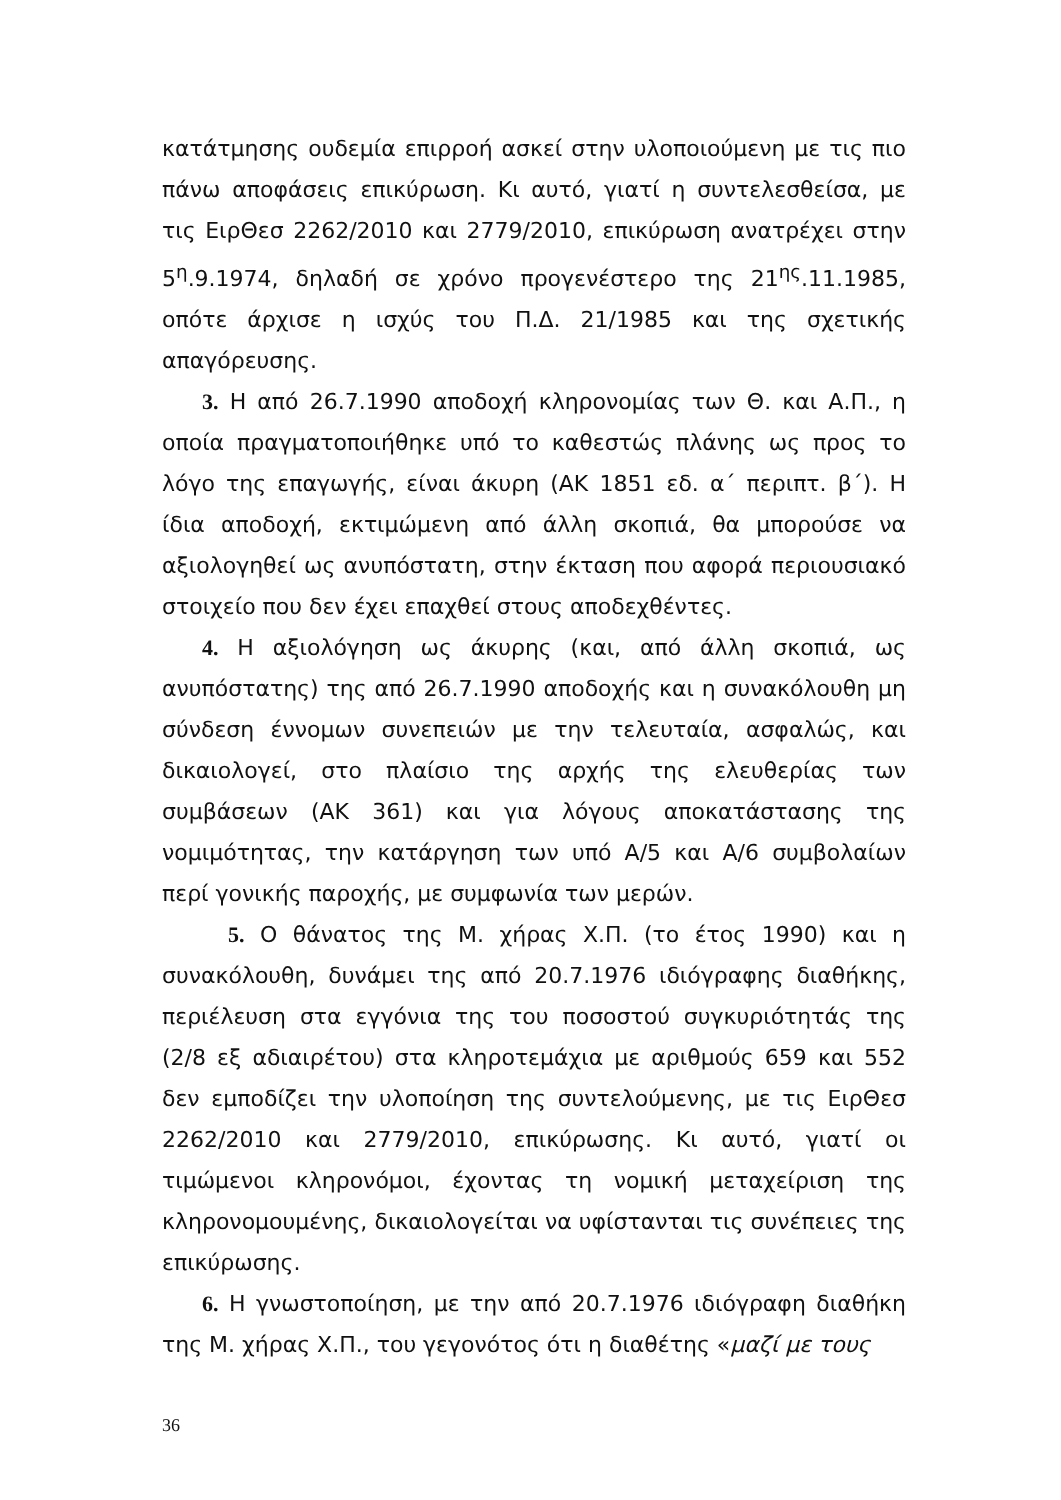κατάτμησης ουδεμία επιρροή ασκεί στην υλοποιούμενη με τις πιο πάνω αποφάσεις επικύρωση. Κι αυτό, γιατί η συντελεσθείσα, με τις ΕιρΘεσ 2262/2010 και 2779/2010, επικύρωση ανατρέχει στην 5<sup>η</sup>.9.1974, δηλαδή σε χρόνο προγενέστερο της 21<sup>ης</sup>.11.1985, οπότε άρχισε η ισχύς του Π.Δ. 21/1985 και της σχετικής απαγόρευσης.
3. Η από 26.7.1990 αποδοχή κληρονομίας των Θ. και Α.Π., η οποία πραγματοποιήθηκε υπό το καθεστώς πλάνης ως προς το λόγο της επαγωγής, είναι άκυρη (ΑΚ 1851 εδ. α΄ περιπτ. β΄). Η ίδια αποδοχή, εκτιμώμενη από άλλη σκοπιά, θα μπορούσε να αξιολογηθεί ως ανυπόστατη, στην έκταση που αφορά περιουσιακό στοιχείο που δεν έχει επαχθεί στους αποδεχθέντες.
4. Η αξιολόγηση ως άκυρης (και, από άλλη σκοπιά, ως ανυπόστατης) της από 26.7.1990 αποδοχής και η συνακόλουθη μη σύνδεση έννομων συνεπειών με την τελευταία, ασφαλώς, και δικαιολογεί, στο πλαίσιο της αρχής της ελευθερίας των συμβάσεων (ΑΚ 361) και για λόγους αποκατάστασης της νομιμότητας, την κατάργηση των υπό Α/5 και Α/6 συμβολαίων περί γονικής παροχής, με συμφωνία των μερών.
5. Ο θάνατος της Μ. χήρας Χ.Π. (το έτος 1990) και η συνακόλουθη, δυνάμει της από 20.7.1976 ιδιόγραφης διαθήκης, περιέλευση στα εγγόνια της του ποσοστού συγκυριότητάς της (2/8 εξ αδιαιρέτου) στα κληροτεμάχια με αριθμούς 659 και 552 δεν εμποδίζει την υλοποίηση της συντελούμενης, με τις ΕιρΘεσ 2262/2010 και 2779/2010, επικύρωσης. Κι αυτό, γιατί οι τιμώμενοι κληρονόμοι, έχοντας τη νομική μεταχείριση της κληρονομουμένης, δικαιολογείται να υφίστανται τις συνέπειες της επικύρωσης.
6. Η γνωστοποίηση, με την από 20.7.1976 ιδιόγραφη διαθήκη της Μ. χήρας Χ.Π., του γεγονότος ότι η διαθέτης «μαζί με τους
36